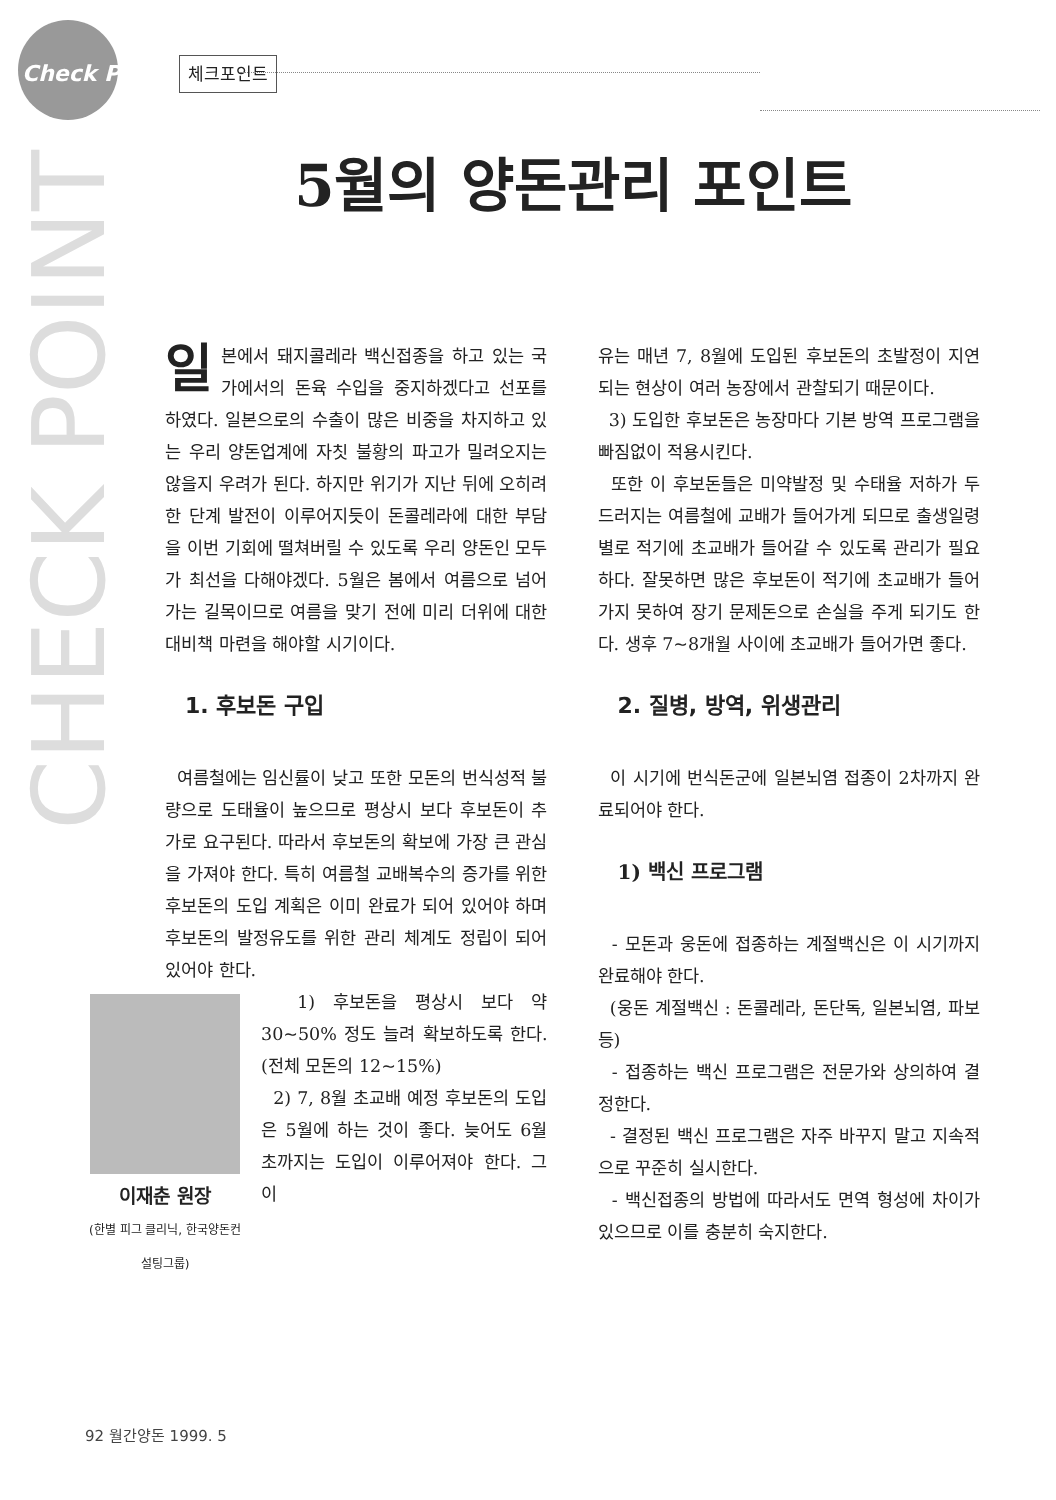Check Point 체크포인트
CHECK POINT
5월의 양돈관리 포인트
일본에서 돼지콜레라 백신접종을 하고 있는 국가에서의 돈육 수입을 중지하겠다고 선포를 하였다. 일본으로의 수출이 많은 비중을 차지하고 있는 우리 양돈업계에 자칫 불황의 파고가 밀려오지는 않을지 우려가 된다. 하지만 위기가 지난 뒤에 오히려 한 단계 발전이 이루어지듯이 돈콜레라에 대한 부담을 이번 기회에 떨쳐버릴 수 있도록 우리 양돈인 모두가 최선을 다해야겠다. 5월은 봄에서 여름으로 넘어가는 길목이므로 여름을 맞기 전에 미리 더위에 대한 대비책 마련을 해야할 시기이다.
1. 후보돈 구입
여름철에는 임신률이 낮고 또한 모돈의 번식성적 불량으로 도태율이 높으므로 평상시 보다 후보돈이 추가로 요구된다. 따라서 후보돈의 확보에 가장 큰 관심을 가져야 한다. 특히 여름철 교배복수의 증가를 위한 후보돈의 도입 계획은 이미 완료가 되어 있어야 하며 후보돈의 발정유도를 위한 관리 체계도 정립이 되어 있어야 한다.
이재춘 원장
(한별 피그 클리닉, 한국양돈컨설팅그룹)
1) 후보돈을 평상시 보다 약 30~50% 정도 늘려 확보하도록 한다. (전체 모돈의 12~15%)
2) 7, 8월 초교배 예정 후보돈의 도입은 5월에 하는 것이 좋다. 늦어도 6월 초까지는 도입이 이루어져야 한다. 그 이
유는 매년 7, 8월에 도입된 후보돈의 초발정이 지연되는 현상이 여러 농장에서 관찰되기 때문이다.
3) 도입한 후보돈은 농장마다 기본 방역 프로그램을 빠짐없이 적용시킨다.
또한 이 후보돈들은 미약발정 및 수태율 저하가 두드러지는 여름철에 교배가 들어가게 되므로 출생일령별로 적기에 초교배가 들어갈 수 있도록 관리가 필요하다. 잘못하면 많은 후보돈이 적기에 초교배가 들어가지 못하여 장기 문제돈으로 손실을 주게 되기도 한다. 생후 7~8개월 사이에 초교배가 들어가면 좋다.
2. 질병, 방역, 위생관리
이 시기에 번식돈군에 일본뇌염 접종이 2차까지 완료되어야 한다.
1) 백신 프로그램
- 모돈과 웅돈에 접종하는 계절백신은 이 시기까지 완료해야 한다.
(웅돈 계절백신 : 돈콜레라, 돈단독, 일본뇌염, 파보 등)
- 접종하는 백신 프로그램은 전문가와 상의하여 결정한다.
- 결정된 백신 프로그램은 자주 바꾸지 말고 지속적으로 꾸준히 실시한다.
- 백신접종의 방법에 따라서도 면역 형성에 차이가 있으므로 이를 충분히 숙지한다.
92 월간양돈 1999. 5